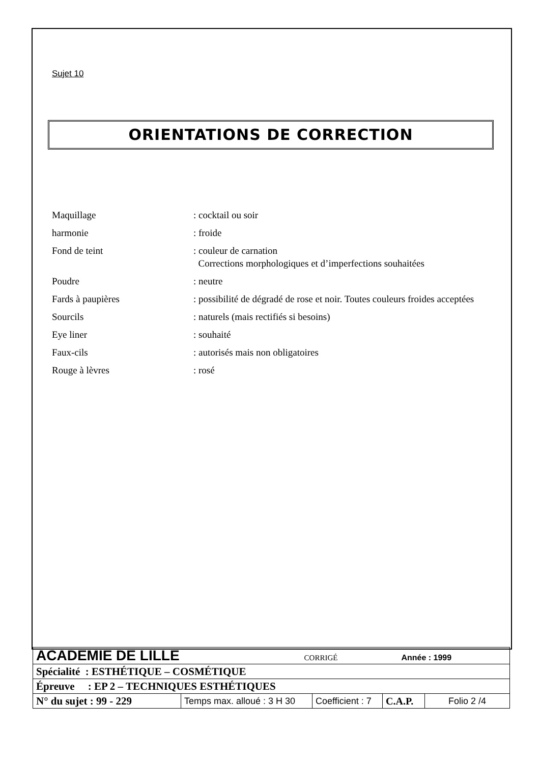Sujet 10
ORIENTATIONS DE CORRECTION
| Maquillage | : cocktail ou soir |
| harmonie | : froide |
| Fond de teint | : couleur de carnation Corrections morphologiques et d’imperfections souhaitées |
| Poudre | : neutre |
| Fards à paupières | : possibilité de dégradé de rose et noir. Toutes couleurs froides acceptées |
| Sourcils | : naturels (mais rectifiés si besoins) |
| Eye liner | : souhaité |
| Faux-cils | : autorisés mais non obligatoires |
| Rouge à lèvres | : rosé |
| ACADEMIE DE LILLE CORRIGÉ Année : 1999 | | | | |
| Spécialité : ESTHÉTIQUE – COSMÉTIQUE | | | | |
| Épreuve : EP 2 – TECHNIQUES ESTHÉTIQUES | | | | |
| N° du sujet : 99 - 229 | Temps max. alloué : 3 H 30 | Coefficient : 7 | C.A.P. | Folio 2 /4 |